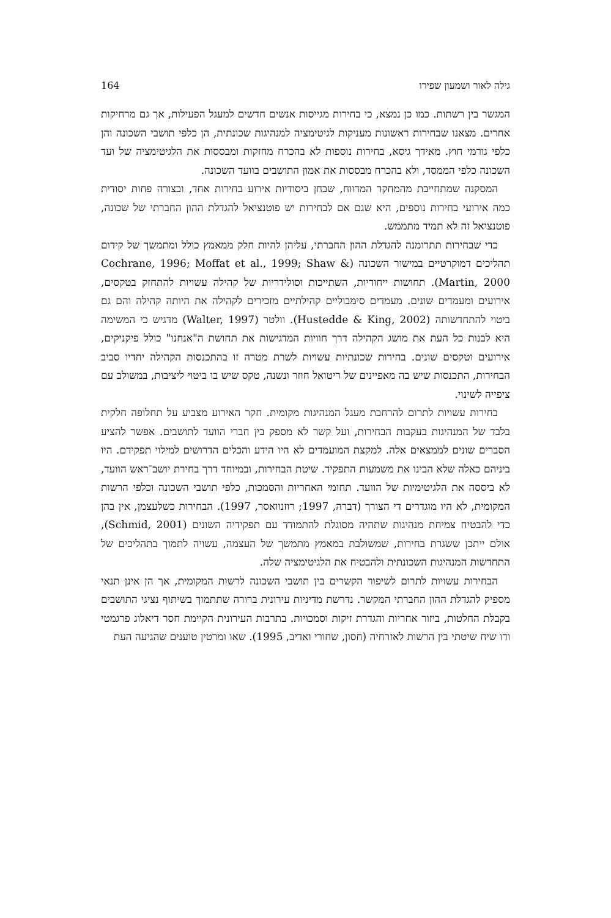גילה לאור ושמעון שפירו 164
המגשר בין רשתות. כמו כן נמצא, כי בחירות מגייסות אנשים חדשים למעגל הפעילות, אך גם מרחיקות אחרים. מצאנו שבחירות ראשונות מעניקות לגיטימציה למנהיגות שכונתית, הן כלפי תושבי השכונה והן כלפי גורמי חוץ. מאידך גיסא, בחירות נוספות לא בהכרח מחזקות ומבססות את הלגיטימציה של ועד השכונה כלפי הממסד, ולא בהכרח מבססות את אמון התושבים בוועד השכונה.
המסקנה שמתחייבת מהמחקר המדווח, שבחן ביסודיות אירוע בחירות אחד, ובצורה פחות יסודית כמה אירועי בחירות נוספים, היא שגם אם לבחירות יש פוטנציאל להגדלת ההון החברתי של שכונה, פוטנציאל זה לא תמיד מתממש.
כדי שבחירות תתרומנה להגדלת ההון החברתי, עליהן להיות חלק ממאמץ כולל ומתמשך של קידום תהליכים דמוקרטיים במישור השכונה (Cochrane, 1996; Moffat et al., 1999; Shaw & Martin, 2000). תחושות ייחודיות, השתייכות וסולידריות של קהילה עשויות להתחזק בטקסים, אירועים ומעמדים שונים. מעמדים סימבוליים קהילתיים מזכירים לקהילה את היותה קהילה והם גם ביטוי להתחדשותה (Hustedde & King, 2002). וולטר (Walter, 1997) מדגיש כי המשימה היא לבנות כל העת את מושג הקהילה דרך חוויות המדגישות את תחושת ה"אנחנו" כולל פיקניקים, אירועים וטקסים שונים. בחירות שכונתיות עשויות לשרת מטרה זו בהתכנסות הקהילה יחדיו סביב הבחירות, התכנסות שיש בה מאפיינים של ריטואל חוזר ונשנה, טקס שיש בו ביטוי ליציבות, במשולב עם ציפייה לשינוי.
בחירות עשויות לתרום להרחבת מעגל המנהיגות מקומית. חקר האירוע מצביע על תחלופה חלקית בלבד של המנהיגות בעקבות הבחירות, ועל קשר לא מספק בין חברי הוועד לתושבים. אפשר להציע הסברים שונים לממצאים אלה. למקצת המועמדים לא היו הידע והכלים הדרושים למילוי תפקידם. היו ביניהם כאלה שלא הבינו את משמעות התפקיד. שיטת הבחירות, ובמיוחד דרך בחירת יושב־ראש הוועד, לא ביססה את הלגיטימיות של הוועד. תחומי האחריות והסמכות, כלפי תושבי השכונה וכלפי הרשות המקומית, לא היו מוגדרים די הצורך (דברה, 1997; רוזנוואסר, 1997). הבחירות כשלעצמן, אין בהן כדי להבטיח צמיחת מנהיגות שתהיה מסוגלת להתמודד עם תפקידיה השונים (Schmid, 2001), אולם ייתכן ששגרת בחירות, שמשולבת במאמץ מתמשך של העצמה, עשויה לתמוך בתהליכים של התחדשות המנהיגות השכונתית ולהבטיח את הלגיטימציה שלה.
הבחירות עשויות לתרום לשיפור הקשרים בין תושבי השכונה לרשות המקומית, אך הן אינן תנאי מספיק להגדלת ההון החברתי המקשר. נדרשת מדיניות עירונית ברורה שתתמוך בשיתוף נציגי התושבים בקבלת החלטות, ביזור אחריות והגדרת זיקות וסמכויות. בתרבות העירונית הקיימת חסר דיאלוג פרגמטי ודו שיח שיטתי בין הרשות לאזרחיה (חסון, שחורי ואדיב, 1995). שאו ומרטין טוענים שהגיעה העת